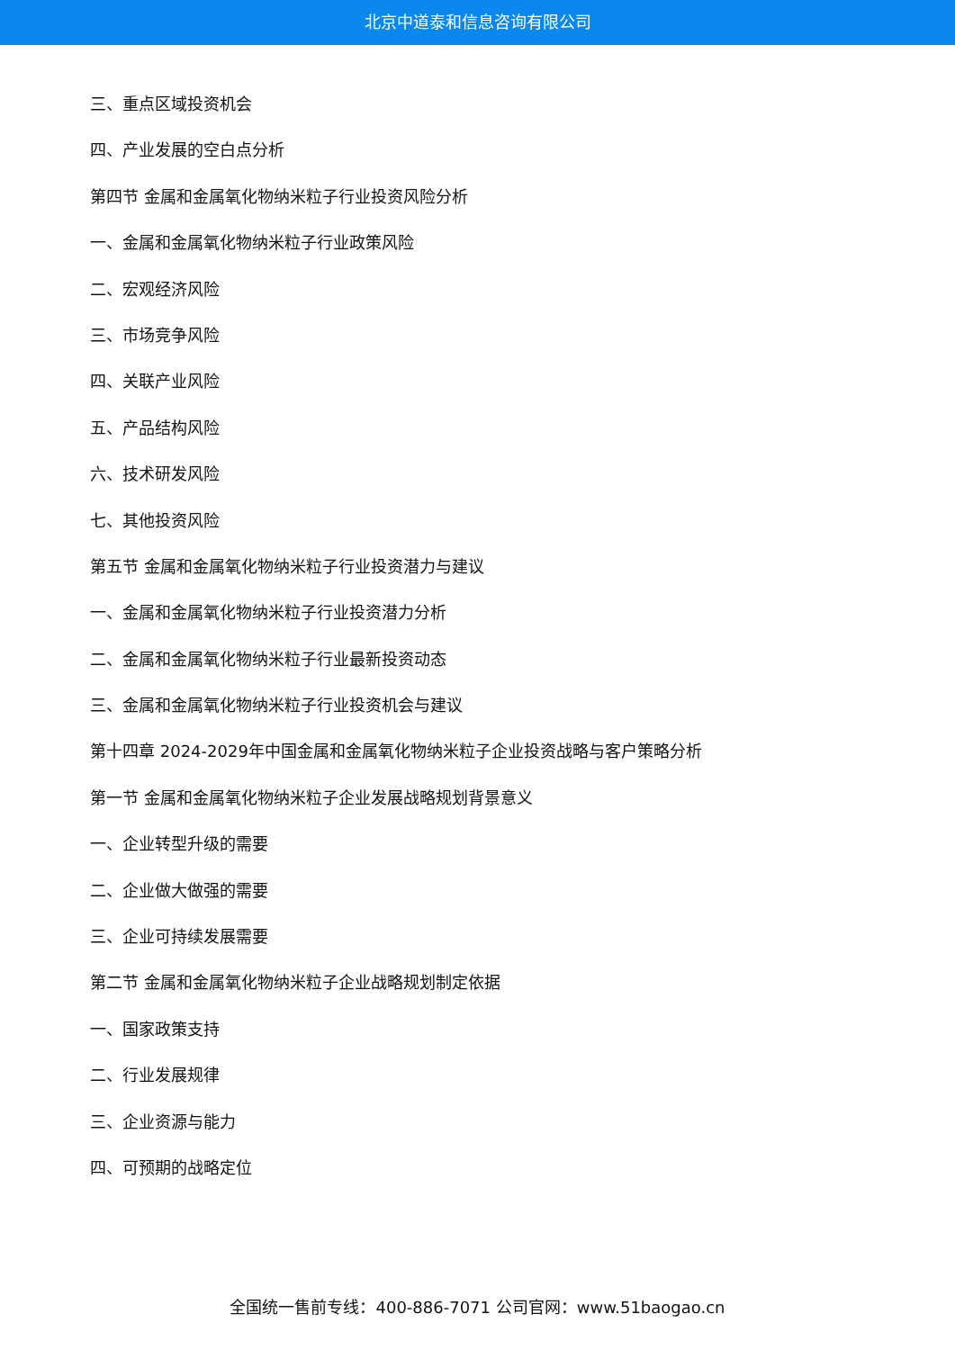北京中道泰和信息咨询有限公司
三、重点区域投资机会
四、产业发展的空白点分析
第四节 金属和金属氧化物纳米粒子行业投资风险分析
一、金属和金属氧化物纳米粒子行业政策风险
二、宏观经济风险
三、市场竞争风险
四、关联产业风险
五、产品结构风险
六、技术研发风险
七、其他投资风险
第五节 金属和金属氧化物纳米粒子行业投资潜力与建议
一、金属和金属氧化物纳米粒子行业投资潜力分析
二、金属和金属氧化物纳米粒子行业最新投资动态
三、金属和金属氧化物纳米粒子行业投资机会与建议
第十四章 2024-2029年中国金属和金属氧化物纳米粒子企业投资战略与客户策略分析
第一节 金属和金属氧化物纳米粒子企业发展战略规划背景意义
一、企业转型升级的需要
二、企业做大做强的需要
三、企业可持续发展需要
第二节 金属和金属氧化物纳米粒子企业战略规划制定依据
一、国家政策支持
二、行业发展规律
三、企业资源与能力
四、可预期的战略定位
全国统一售前专线：400-886-7071 公司官网：www.51baogao.cn